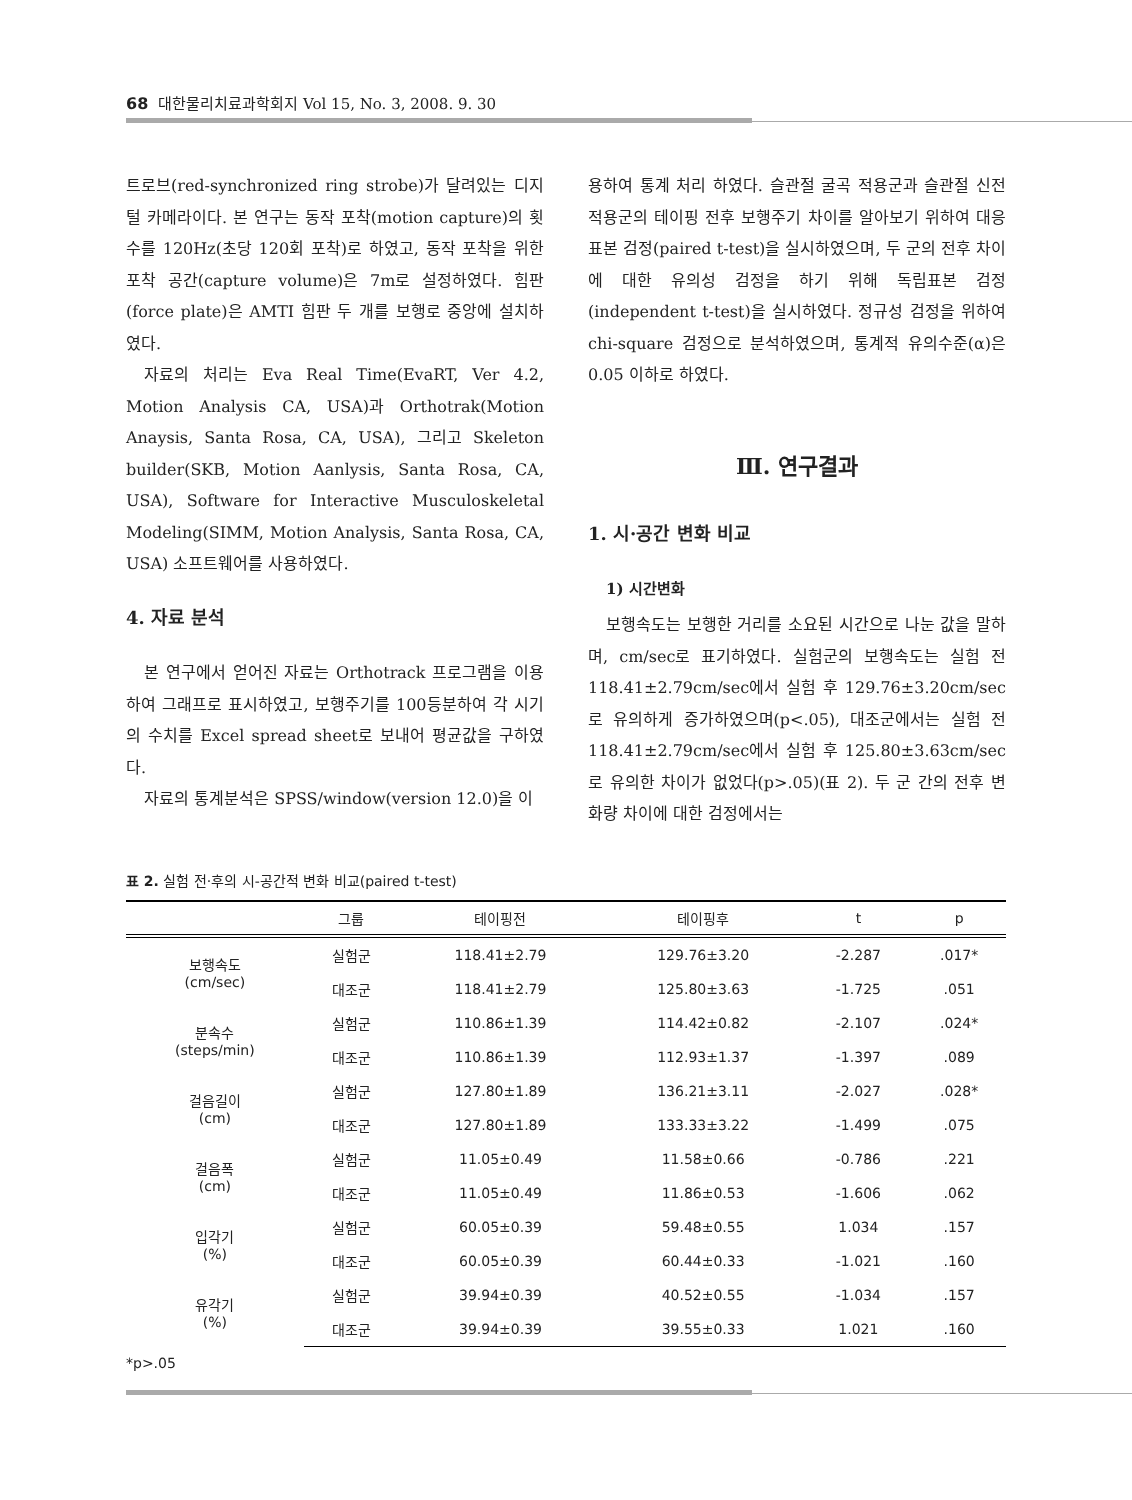68 대한물리치료과학회지 Vol 15, No. 3, 2008. 9. 30
트로브(red-synchronized ring strobe)가 달려있는 디지털 카메라이다. 본 연구는 동작 포착(motion capture)의 횟수를 120Hz(초당 120회 포착)로 하였고, 동작 포착을 위한 포착 공간(capture volume)은 7m로 설정하였다. 힘판(force plate)은 AMTI 힘판 두 개를 보행로 중앙에 설치하였다.
자료의 처리는 Eva Real Time(EvaRT, Ver 4.2, Motion Analysis CA, USA)과 Orthotrak(Motion Anaysis, Santa Rosa, CA, USA), 그리고 Skeleton builder(SKB, Motion Aanlysis, Santa Rosa, CA, USA), Software for Interactive Musculoskeletal Modeling(SIMM, Motion Analysis, Santa Rosa, CA, USA) 소프트웨어를 사용하였다.
4. 자료 분석
본 연구에서 얻어진 자료는 Orthotrack 프로그램을 이용하여 그래프로 표시하였고, 보행주기를 100등분하여 각 시기의 수치를 Excel spread sheet로 보내어 평균값을 구하였다.
자료의 통계분석은 SPSS/window(version 12.0)을 이
용하여 통계 처리 하였다. 슬관절 굴곡 적용군과 슬관절 신전 적용군의 테이핑 전후 보행주기 차이를 알아보기 위하여 대응표본 검정(paired t-test)을 실시하였으며, 두 군의 전후 차이에 대한 유의성 검정을 하기 위해 독립표본 검정(independent t-test)을 실시하였다. 정규성 검정을 위하여 chi-square 검정으로 분석하였으며, 통계적 유의수준(α)은 0.05 이하로 하였다.
Ⅲ. 연구결과
1. 시·공간 변화 비교
1) 시간변화
보행속도는 보행한 거리를 소요된 시간으로 나눈 값을 말하며, cm/sec로 표기하였다. 실험군의 보행속도는 실험 전 118.41±2.79cm/sec에서 실험 후 129.76±3.20cm/sec로 유의하게 증가하였으며(p<.05), 대조군에서는 실험 전 118.41±2.79cm/sec에서 실험 후 125.80±3.63cm/sec로 유의한 차이가 없었다(p>.05)(표 2). 두 군 간의 전후 변화량 차이에 대한 검정에서는
표 2. 실험 전·후의 시-공간적 변화 비교(paired t-test)
| | 그룹 | 테이핑전 | 테이핑후 | t | p |
| --- | --- | --- | --- | --- | --- |
| 보행속도 (cm/sec) | 실험군 | 118.41±2.79 | 129.76±3.20 | -2.287 | .017* |
| | 대조군 | 118.41±2.79 | 125.80±3.63 | -1.725 | .051 |
| 분속수 (steps/min) | 실험군 | 110.86±1.39 | 114.42±0.82 | -2.107 | .024* |
| | 대조군 | 110.86±1.39 | 112.93±1.37 | -1.397 | .089 |
| 걸음길이 (cm) | 실험군 | 127.80±1.89 | 136.21±3.11 | -2.027 | .028* |
| | 대조군 | 127.80±1.89 | 133.33±3.22 | -1.499 | .075 |
| 걸음폭 (cm) | 실험군 | 11.05±0.49 | 11.58±0.66 | -0.786 | .221 |
| | 대조군 | 11.05±0.49 | 11.86±0.53 | -1.606 | .062 |
| 입각기 (%) | 실험군 | 60.05±0.39 | 59.48±0.55 | 1.034 | .157 |
| | 대조군 | 60.05±0.39 | 60.44±0.33 | -1.021 | .160 |
| 유각기 (%) | 실험군 | 39.94±0.39 | 40.52±0.55 | -1.034 | .157 |
| | 대조군 | 39.94±0.39 | 39.55±0.33 | 1.021 | .160 |
*p>.05